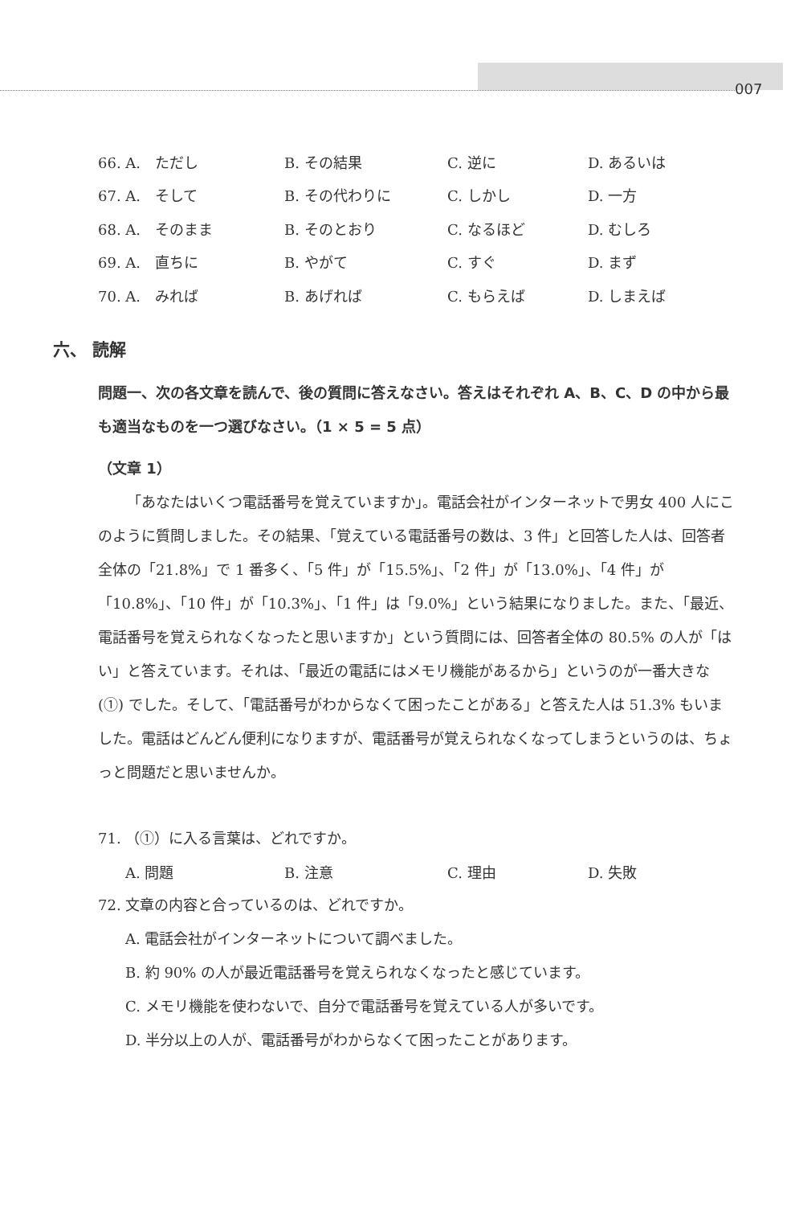007
| 66. A. ただし | B. その結果 | C. 逆に | D. あるいは |
| 67. A. そして | B. その代わりに | C. しかし | D. 一方 |
| 68. A. そのまま | B. そのとおり | C. なるほど | D. むしろ |
| 69. A. 直ちに | B. やがて | C. すぐ | D. まず |
| 70. A. みれば | B. あげれば | C. もらえば | D. しまえば |
六、 読解
問題一、次の各文章を読んで、後の質問に答えなさい。答えはそれぞれ A、B、C、D の中から最も適当なものを一つ選びなさい。（1 × 5 = 5 点）
（文章 1）
「あなたはいくつ電話番号を覚えていますか」。電話会社がインターネットで男女 400 人にこのように質問しました。その結果、「覚えている電話番号の数は、3 件」と回答した人は、回答者全体の「21.8%」で 1 番多く、「5 件」が「15.5%」、「2 件」が「13.0%」、「4 件」が「10.8%」、「10 件」が「10.3%」、「1 件」は「9.0%」という結果になりました。また、「最近、電話番号を覚えられなくなったと思いますか」という質問には、回答者全体の 80.5% の人が「はい」と答えています。それは、「最近の電話にはメモリ機能があるから」というのが一番大きな (①) でした。そして、「電話番号がわからなくて困ったことがある」と答えた人は 51.3% もいました。電話はどんどん便利になりますが、電話番号が覚えられなくなってしまうというのは、ちょっと問題だと思いませんか。
71. （①）に入る言葉は、どれですか。
| A. 問題 | B. 注意 | C. 理由 | D. 失敗 |
72. 文章の内容と合っているのは、どれですか。
A. 電話会社がインターネットについて調べました。
B. 約 90% の人が最近電話番号を覚えられなくなったと感じています。
C. メモリ機能を使わないで、自分で電話番号を覚えている人が多いです。
D. 半分以上の人が、電話番号がわからなくて困ったことがあります。